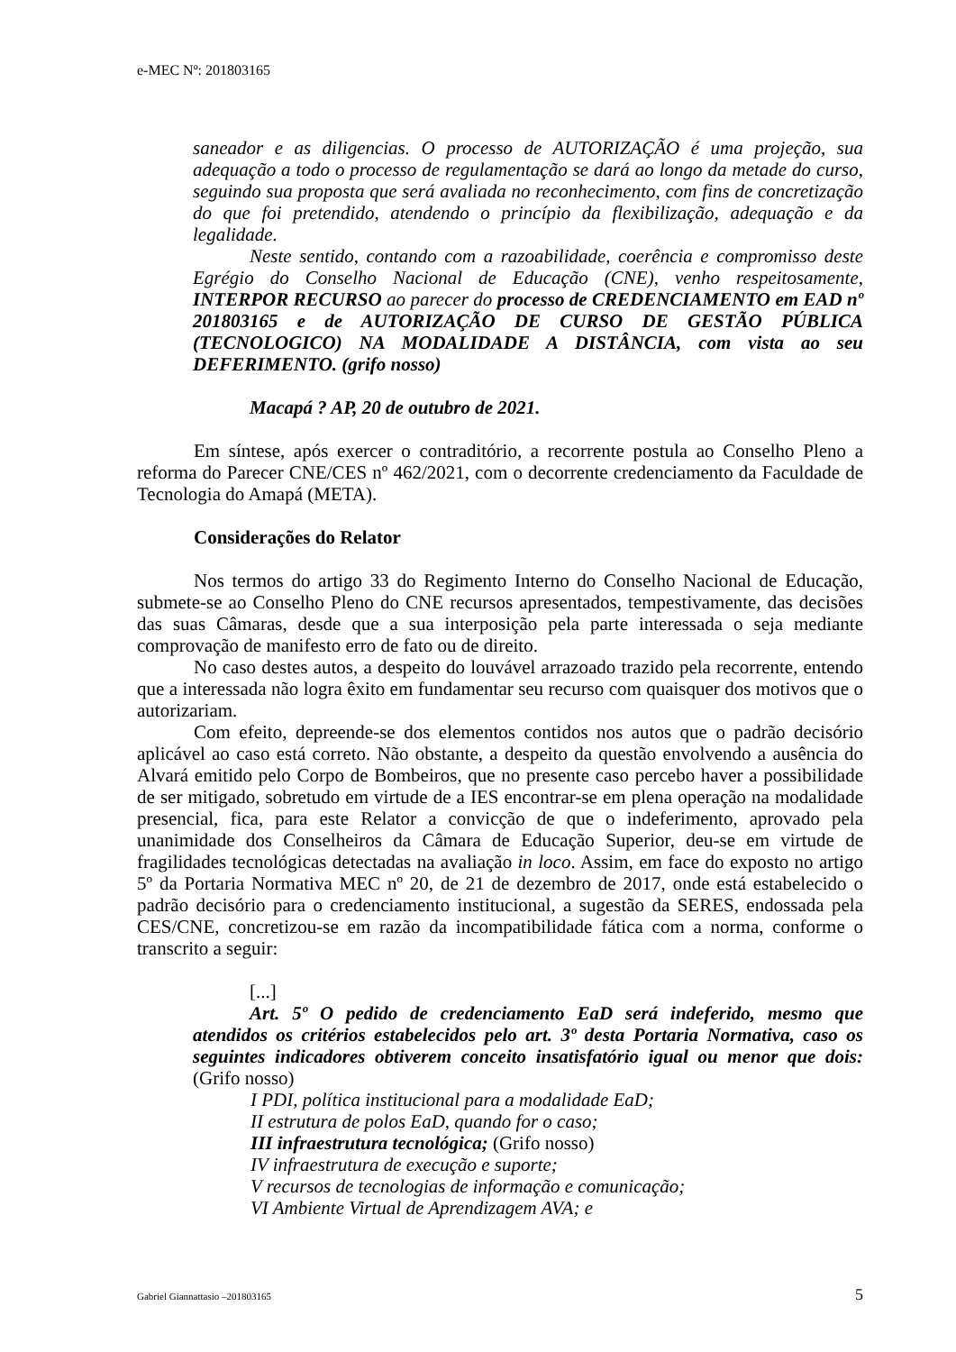e-MEC Nº: 201803165
saneador e as diligencias. O processo de AUTORIZAÇÃO é uma projeção, sua adequação a todo o processo de regulamentação se dará ao longo da metade do curso, seguindo sua proposta que será avaliada no reconhecimento, com fins de concretização do que foi pretendido, atendendo o princípio da flexibilização, adequação e da legalidade.
Neste sentido, contando com a razoabilidade, coerência e compromisso deste Egrégio do Conselho Nacional de Educação (CNE), venho respeitosamente, INTERPOR RECURSO ao parecer do processo de CREDENCIAMENTO em EAD nº 201803165 e de AUTORIZAÇÃO DE CURSO DE GESTÃO PÚBLICA (TECNOLOGICO) NA MODALIDADE A DISTÂNCIA, com vista ao seu DEFERIMENTO. (grifo nosso)
Macapá ? AP, 20 de outubro de 2021.
Em síntese, após exercer o contraditório, a recorrente postula ao Conselho Pleno a reforma do Parecer CNE/CES nº 462/2021, com o decorrente credenciamento da Faculdade de Tecnologia do Amapá (META).
Considerações do Relator
Nos termos do artigo 33 do Regimento Interno do Conselho Nacional de Educação, submete-se ao Conselho Pleno do CNE recursos apresentados, tempestivamente, das decisões das suas Câmaras, desde que a sua interposição pela parte interessada o seja mediante comprovação de manifesto erro de fato ou de direito.
No caso destes autos, a despeito do louvável arrazoado trazido pela recorrente, entendo que a interessada não logra êxito em fundamentar seu recurso com quaisquer dos motivos que o autorizariam.
Com efeito, depreende-se dos elementos contidos nos autos que o padrão decisório aplicável ao caso está correto. Não obstante, a despeito da questão envolvendo a ausência do Alvará emitido pelo Corpo de Bombeiros, que no presente caso percebo haver a possibilidade de ser mitigado, sobretudo em virtude de a IES encontrar-se em plena operação na modalidade presencial, fica, para este Relator a convicção de que o indeferimento, aprovado pela unanimidade dos Conselheiros da Câmara de Educação Superior, deu-se em virtude de fragilidades tecnológicas detectadas na avaliação in loco. Assim, em face do exposto no artigo 5º da Portaria Normativa MEC nº 20, de 21 de dezembro de 2017, onde está estabelecido o padrão decisório para o credenciamento institucional, a sugestão da SERES, endossada pela CES/CNE, concretizou-se em razão da incompatibilidade fática com a norma, conforme o transcrito a seguir:
[...]
Art. 5º O pedido de credenciamento EaD será indeferido, mesmo que atendidos os critérios estabelecidos pelo art. 3º desta Portaria Normativa, caso os seguintes indicadores obtiverem conceito insatisfatório igual ou menor que dois: (Grifo nosso)
I PDI, política institucional para a modalidade EaD;
II estrutura de polos EaD, quando for o caso;
III infraestrutura tecnológica; (Grifo nosso)
IV infraestrutura de execução e suporte;
V recursos de tecnologias de informação e comunicação;
VI Ambiente Virtual de Aprendizagem AVA; e
Gabriel Giannattasio –201803165 5